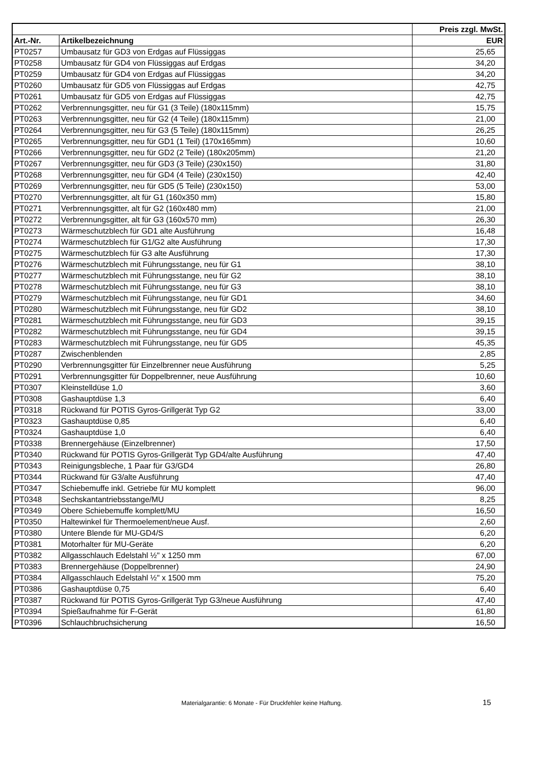| | | Preis zzgl. MwSt. |
| --- | --- | --- |
| Art.-Nr. | Artikelbezeichnung | EUR |
| PT0257 | Umbausatz für GD3 von Erdgas auf Flüssiggas | 25,65 |
| PT0258 | Umbausatz für GD4 von Flüssiggas auf Erdgas | 34,20 |
| PT0259 | Umbausatz für GD4 von Erdgas auf Flüssiggas | 34,20 |
| PT0260 | Umbausatz für GD5 von Flüssiggas auf Erdgas | 42,75 |
| PT0261 | Umbausatz für GD5 von Erdgas auf Flüssiggas | 42,75 |
| PT0262 | Verbrennungsgitter, neu für G1 (3 Teile) (180x115mm) | 15,75 |
| PT0263 | Verbrennungsgitter, neu für G2 (4 Teile) (180x115mm) | 21,00 |
| PT0264 | Verbrennungsgitter, neu für G3 (5 Teile) (180x115mm) | 26,25 |
| PT0265 | Verbrennungsgitter, neu für GD1 (1 Teil) (170x165mm) | 10,60 |
| PT0266 | Verbrennungsgitter, neu für GD2 (2 Teile) (180x205mm) | 21,20 |
| PT0267 | Verbrennungsgitter, neu für GD3 (3 Teile) (230x150) | 31,80 |
| PT0268 | Verbrennungsgitter, neu für GD4 (4 Teile) (230x150) | 42,40 |
| PT0269 | Verbrennungsgitter, neu für GD5 (5 Teile) (230x150) | 53,00 |
| PT0270 | Verbrennungsgitter, alt für G1 (160x350 mm) | 15,80 |
| PT0271 | Verbrennungsgitter, alt für G2 (160x480 mm) | 21,00 |
| PT0272 | Verbrennungsgitter, alt für G3 (160x570 mm) | 26,30 |
| PT0273 | Wärmeschutzblech für GD1 alte Ausführung | 16,48 |
| PT0274 | Wärmeschutzblech für G1/G2 alte Ausführung | 17,30 |
| PT0275 | Wärmeschutzblech für G3 alte Ausführung | 17,30 |
| PT0276 | Wärmeschutzblech mit Führungsstange, neu für G1 | 38,10 |
| PT0277 | Wärmeschutzblech mit Führungsstange, neu für G2 | 38,10 |
| PT0278 | Wärmeschutzblech mit Führungsstange, neu für G3 | 38,10 |
| PT0279 | Wärmeschutzblech mit Führungsstange, neu für GD1 | 34,60 |
| PT0280 | Wärmeschutzblech mit Führungsstange, neu für GD2 | 38,10 |
| PT0281 | Wärmeschutzblech mit Führungsstange, neu für GD3 | 39,15 |
| PT0282 | Wärmeschutzblech mit Führungsstange, neu für GD4 | 39,15 |
| PT0283 | Wärmeschutzblech mit Führungsstange, neu für GD5 | 45,35 |
| PT0287 | Zwischenblenden | 2,85 |
| PT0290 | Verbrennungsgitter für Einzelbrenner neue Ausführung | 5,25 |
| PT0291 | Verbrennungsgitter für Doppelbrenner, neue Ausführung | 10,60 |
| PT0307 | Kleinstelldüse 1,0 | 3,60 |
| PT0308 | Gashauptdüse 1,3 | 6,40 |
| PT0318 | Rückwand für POTIS Gyros-Grillgerät Typ G2 | 33,00 |
| PT0323 | Gashauptdüse 0,85 | 6,40 |
| PT0324 | Gashauptdüse 1,0 | 6,40 |
| PT0338 | Brennergehäuse (Einzelbrenner) | 17,50 |
| PT0340 | Rückwand für POTIS Gyros-Grillgerät Typ GD4/alte Ausführung | 47,40 |
| PT0343 | Reinigungsbleche, 1 Paar für G3/GD4 | 26,80 |
| PT0344 | Rückwand für G3/alte Ausführung | 47,40 |
| PT0347 | Schiebemuffe inkl. Getriebe für MU komplett | 96,00 |
| PT0348 | Sechskantantriebsstange/MU | 8,25 |
| PT0349 | Obere Schiebemuffe komplett/MU | 16,50 |
| PT0350 | Haltewinkel für Thermoelement/neue Ausf. | 2,60 |
| PT0380 | Untere Blende für MU-GD4/S | 6,20 |
| PT0381 | Motorhalter für MU-Geräte | 6,20 |
| PT0382 | Allgasschlauch Edelstahl ½" x 1250 mm | 67,00 |
| PT0383 | Brennergehäuse (Doppelbrenner) | 24,90 |
| PT0384 | Allgasschlauch Edelstahl ½" x 1500 mm | 75,20 |
| PT0386 | Gashauptdüse 0,75 | 6,40 |
| PT0387 | Rückwand für POTIS Gyros-Grillgerät Typ G3/neue Ausführung | 47,40 |
| PT0394 | Spießaufnahme für F-Gerät | 61,80 |
| PT0396 | Schlauchbruchsicherung | 16,50 |
Materialgarantie: 6 Monate - Für Druckfehler keine Haftung. 15